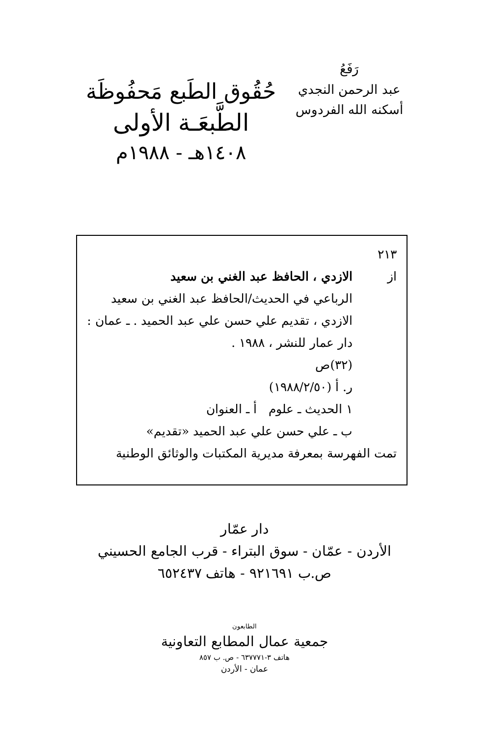رَفَعُ
عبد الرحمن النجدي
أسكنه الله الفردوس
حُقُوق الطَبع مَحفُوظَة
الطَّبعَـة الأولى
١٤٠٨هـ - ١٩٨٨م
٢١٣
از الازدي ، الحافظ عبد الغني بن سعيد
الرباعي في الحديث/الحافظ عبد الغني بن سعيد الازدي ، تقديم علي حسن علي عبد الحميد . ـ عمان : دار عمار للنشر ، ١٩٨٨ .
(٣٢)ص
ر. أ (١٩٨٨/٢/٥٠)
١ الحديث ـ علوم أ ـ العنوان
ب ـ علي حسن علي عبد الحميد «تقديم»
تمت الفهرسة بمعرفة مديرية المكتبات والوثائق الوطنية
دار عمّار
الأردن - عمّان - سوق البتراء - قرب الجامع الحسيني
ص.ب ٩٢١٦٩١ - هاتف ٦٥٢٤٣٧
الطابعون
جمعية عمال المطابع التعاونية
هاتف ٣-٦٣٧٧٧١ - ص. ب ٨٥٧
عمان - الأردن